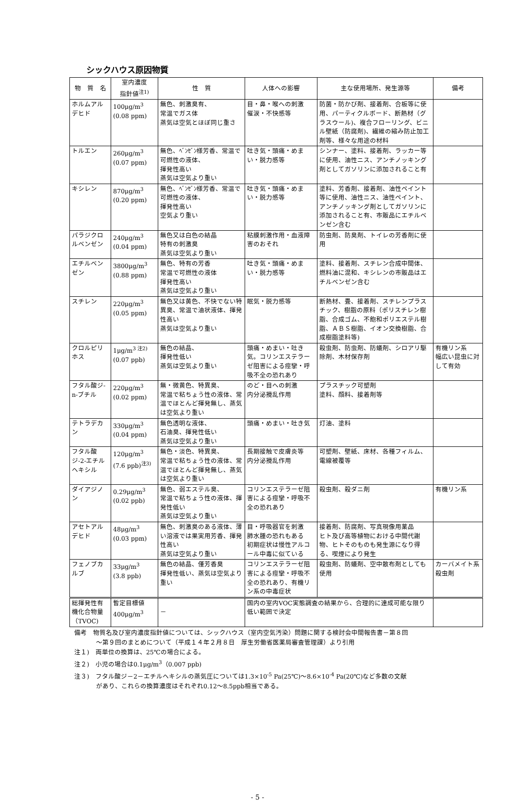シックハウス原因物質
| 物 質 名 | 室内濃度 指針値<sup>注1)</sup> | 性 質 | 人体への影響 | 主な使用場所、発生源等 | 備考 |
| --- | --- | --- | --- | --- | --- |
| ホルムアルデヒド | 100μg/m<sup>3</sup> (0.08 ppm) | 無色、刺激臭有、 常温でガス体 蒸気は空気とほぼ同じ重さ | 目・鼻・喉への刺激 催涙・不快感等 | 防菌・防かび剤、接着剤、合板等に使用、パーティクルボード、断熱材（グラスウール)、複合フローリング、ビニル壁紙（防腐剤)、繊維の縮み防止加工剤等、様々な用途の材料 | |
| トルエン | 260μg/m<sup>3</sup> (0.07 ppm) | 無色、ﾍﾞﾝｾﾞﾝ様芳香、常温で可燃性の液体、 揮発性高い 蒸気は空気より重い | 吐き気・頭痛・めまい・脱力感等 | シンナー、塗料、接着剤、ラッカー等に使用、油性ニス、アンチノッキング剤としてガソリンに添加されること有 | |
| キシレン | 870μg/m<sup>3</sup> (0.20 ppm) | 無色、ﾍﾞﾝｾﾞﾝ様芳香、常温で可燃性の液体、 揮発性高い 空気より重い | 吐き気・頭痛・めまい・脱力感等 | 塗料、芳香剤、接着剤、油性ペイント等に使用、油性ニス、油性ペイント、アンチノッキング剤としてガソリンに添加されること有、市販品にエチルベンゼン含む | |
| パラジクロルベンゼン | 240μg/m<sup>3</sup> (0.04 ppm) | 無色又は白色の結晶 特有の刺激臭 蒸気は空気より重い | 粘膜刺激作用・血液障害のおそれ | 防虫剤、防臭剤、トイレの芳香剤に使用 | |
| エチルベンゼン | 3800μg/m<sup>3</sup> (0.88 ppm) | 無色、特有の芳香 常温で可燃性の液体 揮発性高い 蒸気は空気より重い | 吐き気・頭痛・めまい・脱力感等 | 塗料、接着剤、スチレン合成中間体、燃料油に混和、キシレンの市販品はエチルベンゼン含む | |
| スチレン | 220μg/m<sup>3</sup> (0.05 ppm) | 無色又は黄色、不快でない特異臭、常温で油状液体、揮発性高い 蒸気は空気より重い | 眠気・脱力感等 | 断熱材、畳、接着剤、スチレンプラスチック、樹脂の原料（ポリスチレン樹脂、合成ゴム、不飽和ポリエステル樹脂、ＡＢＳ樹脂、イオン交換樹脂、合成樹脂塗料等) | |
| クロルピリホス | 1μg/m<sup>3 注2)</sup> (0.07 ppb) | 無色の結晶、 揮発性低い 蒸気は空気より重い | 頭痛・めまい・吐き気。コリンエステラーゼ阻害による痙攣・呼吸不全の恐れあり | 殺虫剤、防虫剤、防蟻剤、シロアリ駆除剤、木材保存剤 | 有機リン系 幅広い昆虫に対して有効 |
| フタル酸ジ-n-ブチル | 220μg/m<sup>3</sup> (0.02 ppm) | 無・微黄色、特異臭、 常温で粘ちょう性の液体、常温でほとんど揮発無し、蒸気は空気より重い | のど・目への刺激 内分泌攪乱作用 | プラスチック可塑剤 塗料、顔料、接着剤等 | |
| テトラデカン | 330μg/m<sup>3</sup> (0.04 ppm) | 無色透明な液体、 石油臭、揮発性低い 蒸気は空気より重い | 頭痛・めまい・吐き気 | 灯油、塗料 | |
| フタル酸ジ-2-エチルヘキシル | 120μg/m<sup>3</sup> (7.6 ppb)<sup>注3)</sup> | 無色・淡色、特異臭、 常温で粘ちょう性の液体、常温でほとんど揮発無し、蒸気は空気より重い | 長期接触で皮膚炎等 内分泌攪乱作用 | 可塑剤、壁紙、床材、各種フィルム、電線被覆等 | |
| ダイアジノン | 0.29μg/m<sup>3</sup> (0.02 ppb) | 無色、弱エステル臭、 常温で粘ちょう性の液体、揮発性低い 蒸気は空気より重い | コリンエステラーゼ阻害による痙攣・呼吸不全の恐れあり | 殺虫剤、殺ダニ剤 | 有機リン系 |
| アセトアルデヒド | 48μg/m<sup>3</sup> (0.03 ppm) | 無色、刺激臭のある液体、薄い溶液では果実用芳香、揮発性高い 蒸気は空気より重い | 目・呼吸器官を刺激 肺水腫の恐れもある 初期症状は慢性アルコール中毒に似ている | 接着剤、防腐剤、写真現像用薬品 ヒト及び高等植物における中間代謝物、ヒトそのものも発生源になり得る、喫煙により発生 | |
| フェノブカルブ | 33μg/m<sup>3</sup> (3.8 ppb) | 無色の結晶、僅芳香臭 揮発性低い、蒸気は空気より重い | コリンエステラーゼ阻害による痙攣・呼吸不全の恐れあり、有機リン系の中毒症状 | 殺虫剤、防蟻剤、空中散布剤としても使用 | カーバメイト系殺虫剤 |
| 総揮発性有機化合物量（TVOC) | 暫定目標値 400μg/m<sup>3</sup> | － | 国内の室内VOC実態調査の結果から、合理的に達成可能な限り低い範囲で決定 | | |
備考　物質名及び室内濃度指針値については、シックハウス（室内空気汚染）問題に関する検討会中間報告書－第８回
～第９回のまとめについて（平成１４年２月８日　厚生労働省医薬局審査管理課）より引用
注１)　両単位の換算は、25℃の場合による。
注２)　小児の場合は0.1μg/m<sup>3</sup>（0.007 ppb)
注３)　フタル酸ジ－2－エチルヘキシルの蒸気圧については1.3×10<sup>-5</sup> Pa(25℃)～8.6×10<sup>-4</sup> Pa(20℃)など多数の文献
があり、これらの換算濃度はそれぞれ0.12～8.5ppb相当である。
- 5 -